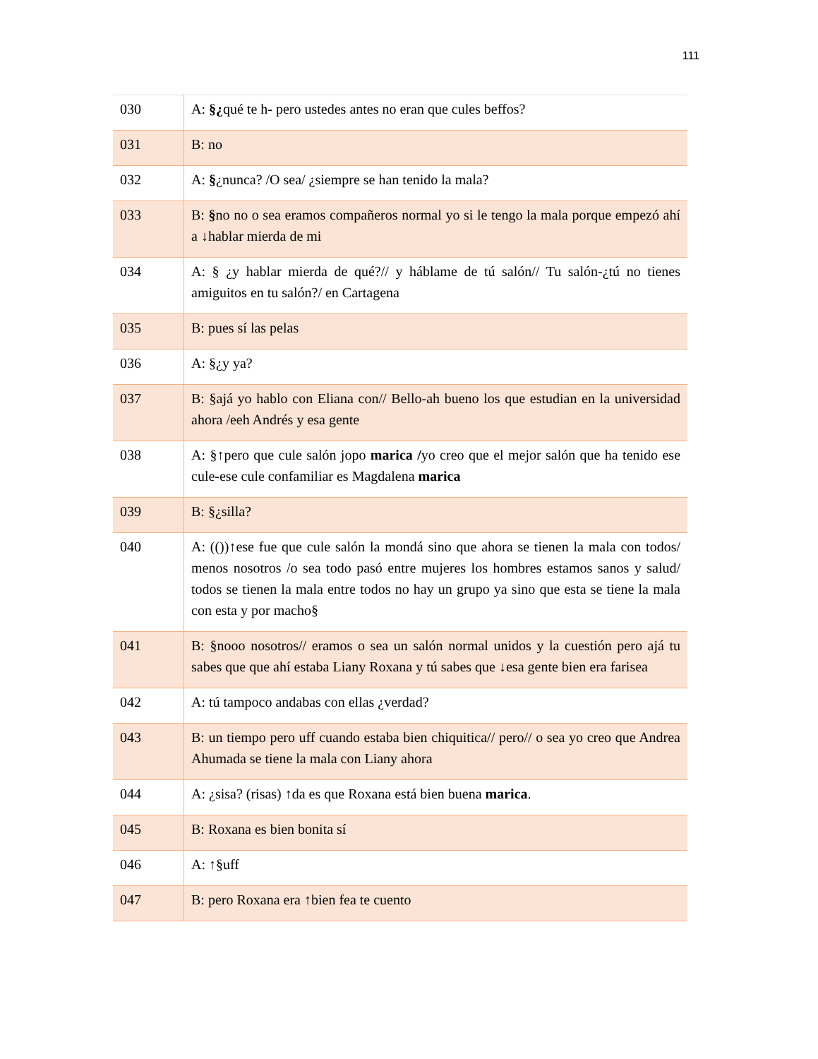111
| 030 | A: §¿ qué te h- pero ustedes antes no eran que cules beffos? |
| 031 | B: no |
| 032 | A: § ¿nunca? /O sea/ ¿siempre se han tenido la mala? |
| 033 | B: § no no o sea eramos compañeros normal yo si le tengo la mala porque empezó ahí a ↓hablar mierda de mi |
| 034 | A: § ¿y hablar mierda de qué?// y háblame de tú salón// Tu salón-¿tú no tienes amiguitos en tu salón?/ en Cartagena |
| 035 | B: pues sí las pelas |
| 036 | A: §¿y ya? |
| 037 | B: §ajá yo hablo con Eliana con// Bello-ah bueno los que estudian en la universidad ahora /eeh Andrés y esa gente |
| 038 | A: §↑pero que cule salón jopo marica / yo creo que el mejor salón que ha tenido ese cule-ese cule confamiliar es Magdalena marica |
| 039 | B: §¿silla? |
| 040 | A: (())↑ese fue que cule salón la mondá sino que ahora se tienen la mala con todos/ menos nosotros /o sea todo pasó entre mujeres los hombres estamos sanos y salud/ todos se tienen la mala entre todos no hay un grupo ya sino que esta se tiene la mala con esta y por macho§ |
| 041 | B: §nooo nosotros// eramos o sea un salón normal unidos y la cuestión pero ajá tu sabes que que ahí estaba Liany Roxana y tú sabes que ↓esa gente bien era farisea |
| 042 | A: tú tampoco andabas con ellas ¿verdad? |
| 043 | B: un tiempo pero uff cuando estaba bien chiquitica// pero// o sea yo creo que Andrea Ahumada se tiene la mala con Liany ahora |
| 044 | A: ¿sisa? (risas) ↑da es que Roxana está bien buena marica . |
| 045 | B: Roxana es bien bonita sí |
| 046 | A: ↑§uff |
| 047 | B: pero Roxana era ↑bien fea te cuento |